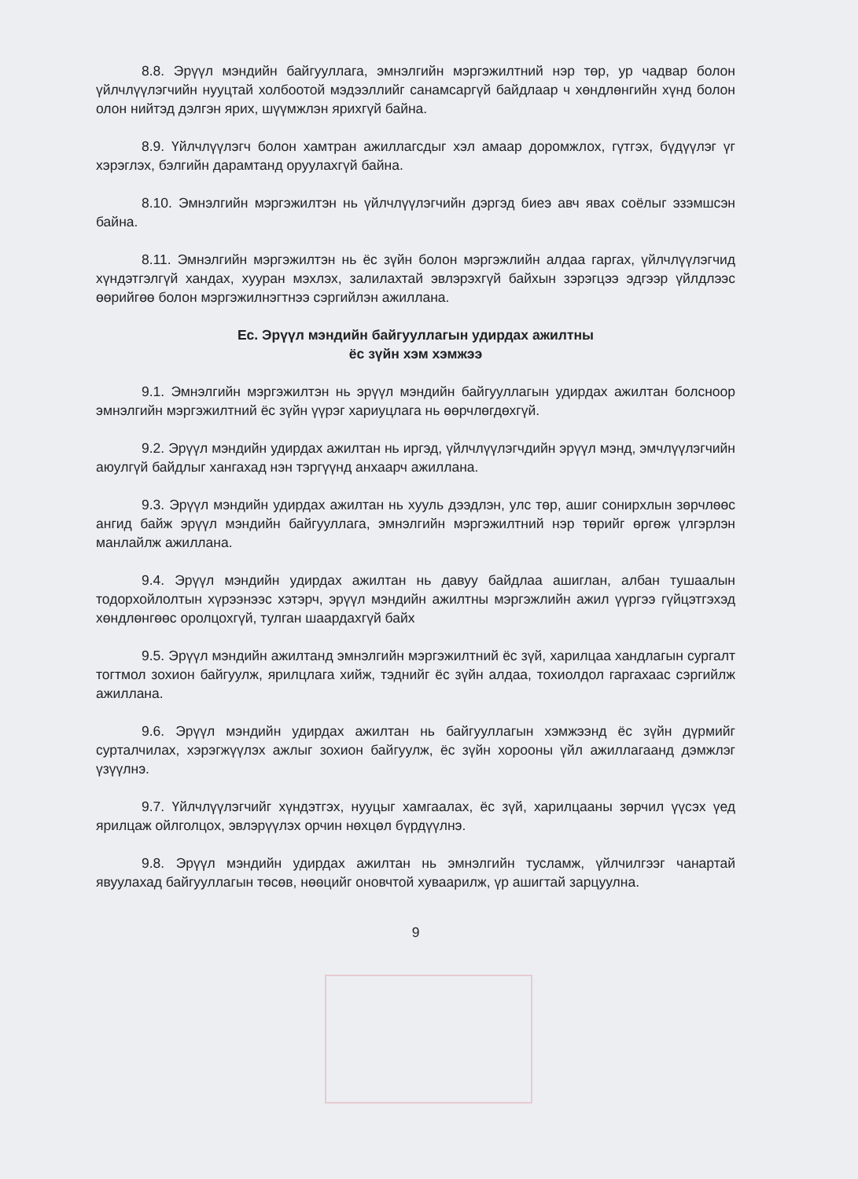8.8. Эрүүл мэндийн байгууллага, эмнэлгийн мэргэжилтний нэр төр, ур чадвар болон үйлчлүүлэгчийн нууцтай холбоотой мэдээллийг санамсаргүй байдлаар ч хөндлөнгийн хүнд болон олон нийтэд дэлгэн ярих, шүүмжлэн ярихгүй байна.
8.9. Үйлчлүүлэгч болон хамтран ажиллагсдыг хэл амаар доромжлох, гүтгэх, бүдүүлэг үг хэрэглэх, бэлгийн дарамтанд оруулахгүй байна.
8.10. Эмнэлгийн мэргэжилтэн нь үйлчлүүлэгчийн дэргэд биеэ авч явах соёлыг эзэмшсэн байна.
8.11. Эмнэлгийн мэргэжилтэн нь ёс зүйн болон мэргэжлийн алдаа гаргах, үйлчлүүлэгчид хүндэтгэлгүй хандах, хууран мэхлэх, залилахтай эвлэрэхгүй байхын зэрэгцээ эдгээр үйлдлээс өөрийгөө болон мэргэжилнэгтнээ сэргийлэн ажиллана.
Ес. Эрүүл мэндийн байгууллагын удирдах ажилтны
ёс зүйн хэм хэмжээ
9.1. Эмнэлгийн мэргэжилтэн нь эрүүл мэндийн байгууллагын удирдах ажилтан болсноор эмнэлгийн мэргэжилтний ёс зүйн үүрэг хариуцлага нь өөрчлөгдөхгүй.
9.2. Эрүүл мэндийн удирдах ажилтан нь иргэд, үйлчлүүлэгчдийн эрүүл мэнд, эмчлүүлэгчийн аюулгүй байдлыг хангахад нэн тэргүүнд анхаарч ажиллана.
9.3. Эрүүл мэндийн удирдах ажилтан нь хууль дээдлэн, улс төр, ашиг сонирхлын зөрчлөөс ангид байж эрүүл мэндийн байгууллага, эмнэлгийн мэргэжилтний нэр төрийг өргөж үлгэрлэн манлайлж ажиллана.
9.4. Эрүүл мэндийн удирдах ажилтан нь давуу байдлаа ашиглан, албан тушаалын тодорхойлолтын хүрээнээс хэтэрч, эрүүл мэндийн ажилтны мэргэжлийн ажил үүргээ гүйцэтгэхэд хөндлөнгөөс оролцохгүй, тулган шаардахгүй байх
9.5. Эрүүл мэндийн ажилтанд эмнэлгийн мэргэжилтний ёс зүй, харилцаа хандлагын сургалт тогтмол зохион байгуулж, ярилцлага хийж, тэднийг ёс зүйн алдаа, тохиолдол гаргахаас сэргийлж ажиллана.
9.6. Эрүүл мэндийн удирдах ажилтан нь байгууллагын хэмжээнд ёс зүйн дүрмийг сурталчилах, хэрэгжүүлэх ажлыг зохион байгуулж, ёс зүйн хорооны үйл ажиллагаанд дэмжлэг үзүүлнэ.
9.7. Үйлчлүүлэгчийг хүндэтгэх, нууцыг хамгаалах, ёс зүй, харилцааны зөрчил үүсэх үед ярилцаж ойлголцох, эвлэрүүлэх орчин нөхцөл бүрдүүлнэ.
9.8. Эрүүл мэндийн удирдах ажилтан нь эмнэлгийн тусламж, үйлчилгээг чанартай явуулахад байгууллагын төсөв, нөөцийг оновчтой хуваарилж, үр ашигтай зарцуулна.
9